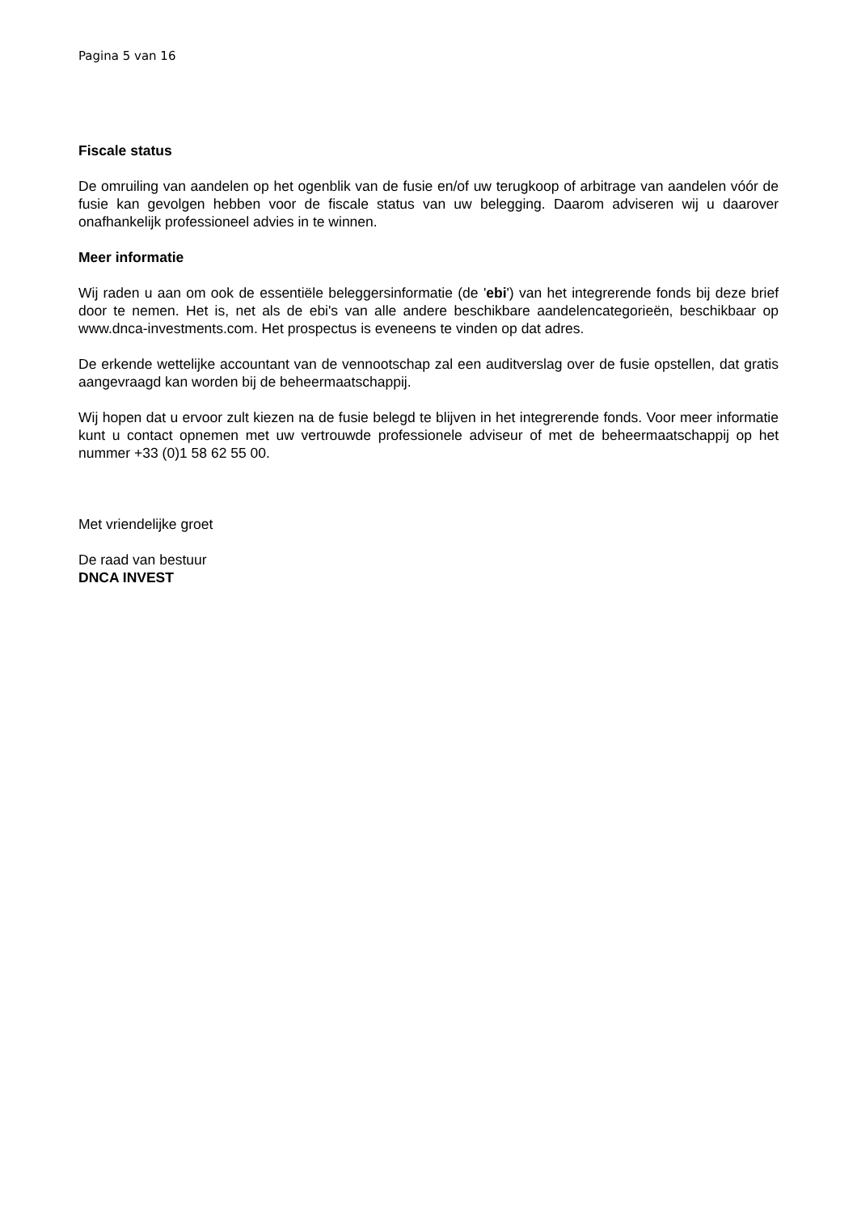Pagina 5 van 16
Fiscale status
De omruiling van aandelen op het ogenblik van de fusie en/of uw terugkoop of arbitrage van aandelen vóór de fusie kan gevolgen hebben voor de fiscale status van uw belegging. Daarom adviseren wij u daarover onafhankelijk professioneel advies in te winnen.
Meer informatie
Wij raden u aan om ook de essentiële beleggersinformatie (de 'ebi') van het integrerende fonds bij deze brief door te nemen. Het is, net als de ebi's van alle andere beschikbare aandelencategorieën, beschikbaar op www.dnca-investments.com. Het prospectus is eveneens te vinden op dat adres.
De erkende wettelijke accountant van de vennootschap zal een auditverslag over de fusie opstellen, dat gratis aangevraagd kan worden bij de beheermaatschappij.
Wij hopen dat u ervoor zult kiezen na de fusie belegd te blijven in het integrerende fonds. Voor meer informatie kunt u contact opnemen met uw vertrouwde professionele adviseur of met de beheermaatschappij op het nummer +33 (0)1 58 62 55 00.
Met vriendelijke groet
De raad van bestuur
DNCA INVEST